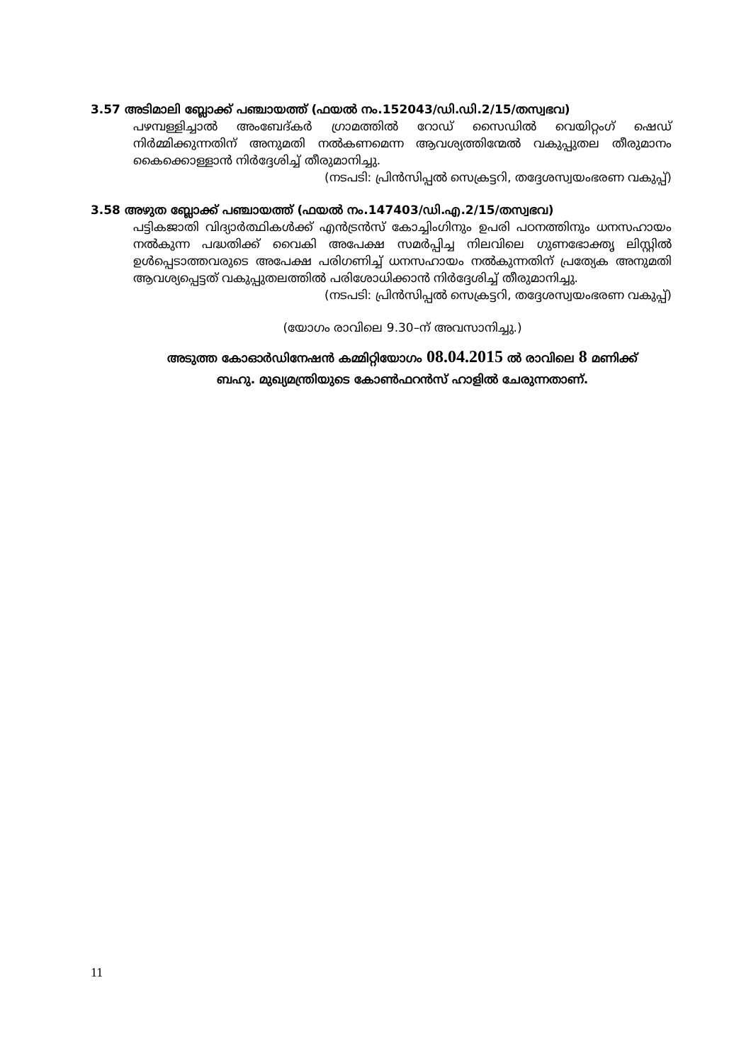3.57 അടിമാലി ബ്ലോക്ക് പഞ്ചായത്ത് (ഫയൽ നം.152043/ഡി.ഡി.2/15/തസ്വഭവ)
പഴമ്പള്ളിച്ചാൽ അംബേദ്കർ ഗ്രാമത്തിൽ റോഡ് സൈഡിൽ വെയിറ്റംഗ് ഷെഡ് നിർമ്മിക്കുന്നതിന് അനുമതി നൽകണമെന്ന ആവശ്യത്തിന്മേൽ വകുപ്പുതല തീരുമാനം കൈക്കൊള്ളാൻ നിർദ്ദേശിച്ച് തീരുമാനിച്ചു.
(നടപടി: പ്രിൻസിപ്പൽ സെക്രട്ടറി, തദ്ദേശസ്വയംഭരണ വകുപ്പ്)
3.58 അഴുത ബ്ലോക്ക് പഞ്ചായത്ത് (ഫയൽ നം.147403/ഡി.എ.2/15/തസ്വഭവ)
പട്ടികജാതി വിദ്യാർത്ഥികൾക്ക് എൻട്രൻസ് കോച്ചിംഗിനും ഉപരി പഠനത്തിനും ധനസഹായം നൽകുന്ന പദ്ധതിക്ക് വൈകി അപേക്ഷ സമർപ്പിച്ച നിലവിലെ ഗുണഭോക്തൃ ലിസ്റ്റിൽ ഉൾപ്പെടാത്തവരുടെ അപേക്ഷ പരിഗണിച്ച് ധനസഹായം നൽകുന്നതിന് പ്രത്യേക അനുമതി ആവശ്യപ്പെട്ടത് വകുപ്പുതലത്തിൽ പരിശോധിക്കാൻ നിർദ്ദേശിച്ച് തീരുമാനിച്ചു.
(നടപടി: പ്രിൻസിപ്പൽ സെക്രട്ടറി, തദ്ദേശസ്വയംഭരണ വകുപ്പ്)
(യോഗം രാവിലെ 9.30–ന് അവസാനിച്ചു.)
അടുത്ത കോഓർഡിനേഷൻ കമ്മിറ്റിയോഗം 08.04.2015 ൽ രാവിലെ 8 മണിക്ക്
ബഹു. മുഖ്യമന്ത്രിയുടെ കോൺഫറൻസ് ഹാളിൽ ചേരുന്നതാണ്.
11